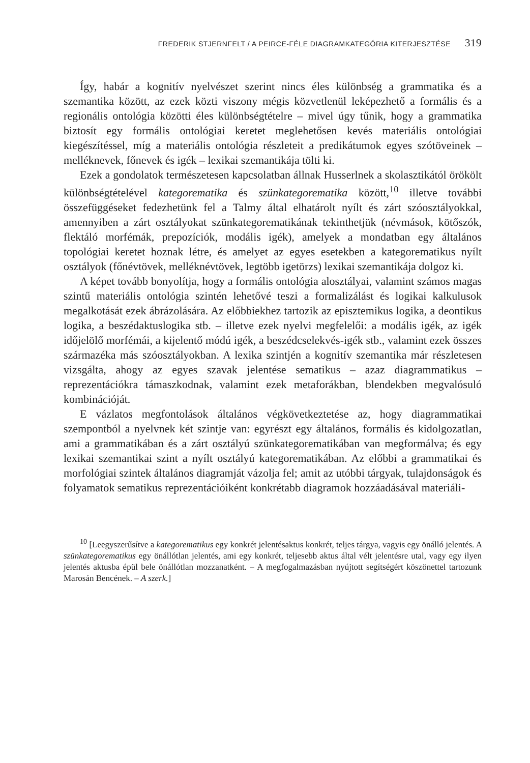FREDERIK STJERNFELT / A PEIRCE-FÉLE DIAGRAMKATEGÓRIA KITERJESZTÉSE 319
Így, habár a kognitív nyelvészet szerint nincs éles különbség a grammatika és a szemantika között, az ezek közti viszony mégis közvetlenül leképezhető a formális és a regionális ontológia közötti éles különbségtételre – mivel úgy tűnik, hogy a grammatika biztosít egy formális ontológiai keretet meglehetősen kevés materiális ontológiai kiegészítéssel, míg a materiális ontológia részleteit a predikátumok egyes szótöveinek – melléknevek, főnevek és igék – lexikai szemantikája tölti ki.
Ezek a gondolatok természetesen kapcsolatban állnak Husserlnek a skolasztikától örökölt különbségtételével kategorematika és szünkategorematika között,<sup>10</sup> illetve további összefüggéseket fedezhetünk fel a Talmy által elhatárolt nyílt és zárt szóosztályokkal, amennyiben a zárt osztályokat szünkategorematikának tekinthetjük (névmások, kötőszók, flektáló morfémák, prepozíciók, modális igék), amelyek a mondatban egy általános topológiai keretet hoznak létre, és amelyet az egyes esetekben a kategorematikus nyílt osztályok (főnévtövek, melléknévtövek, legtöbb igetörzs) lexikai szemantikája dolgoz ki.
A képet tovább bonyolítja, hogy a formális ontológia alosztályai, valamint számos magas szintű materiális ontológia szintén lehetővé teszi a formalizálást és logikai kalkulusok megalkotását ezek ábrázolására. Az előbbiekhez tartozik az episztemikus logika, a deontikus logika, a beszédaktuslogika stb. – illetve ezek nyelvi megfelelői: a modális igék, az igék időjelölő morfémái, a kijelentő módú igék, a beszédcselekvés-igék stb., valamint ezek összes származéka más szóosztályokban. A lexika szintjén a kognitív szemantika már részletesen vizsgálta, ahogy az egyes szavak jelentése sematikus – azaz diagrammatikus – reprezentációkra támaszkodnak, valamint ezek metaforákban, blendekben megvalósuló kombinációját.
E vázlatos megfontolások általános végkövetkeztetése az, hogy diagrammatikai szempontból a nyelvnek két szintje van: egyrészt egy általános, formális és kidolgozatlan, ami a grammatikában és a zárt osztályú szünkategorematikában van megformálva; és egy lexikai szemantikai szint a nyílt osztályú kategorematikában. Az előbbi a grammatikai és morfológiai szintek általános diagramját vázolja fel; amit az utóbbi tárgyak, tulajdonságok és folyamatok sematikus reprezentációiként konkrétabb diagramok hozzáadásával materiáli-
<sup>10</sup> [Leegyszerűsítve a kategorematikus egy konkrét jelentésaktus konkrét, teljes tárgya, vagyis egy önálló jelentés. A szünkategorematikus egy önállótlan jelentés, ami egy konkrét, teljesebb aktus által vélt jelentésre utal, vagy egy ilyen jelentés aktusba épül bele önállótlan mozzanatként. – A megfogalmazásban nyújtott segítségért köszönettel tartozunk Marosán Bencének. – A szerk.]